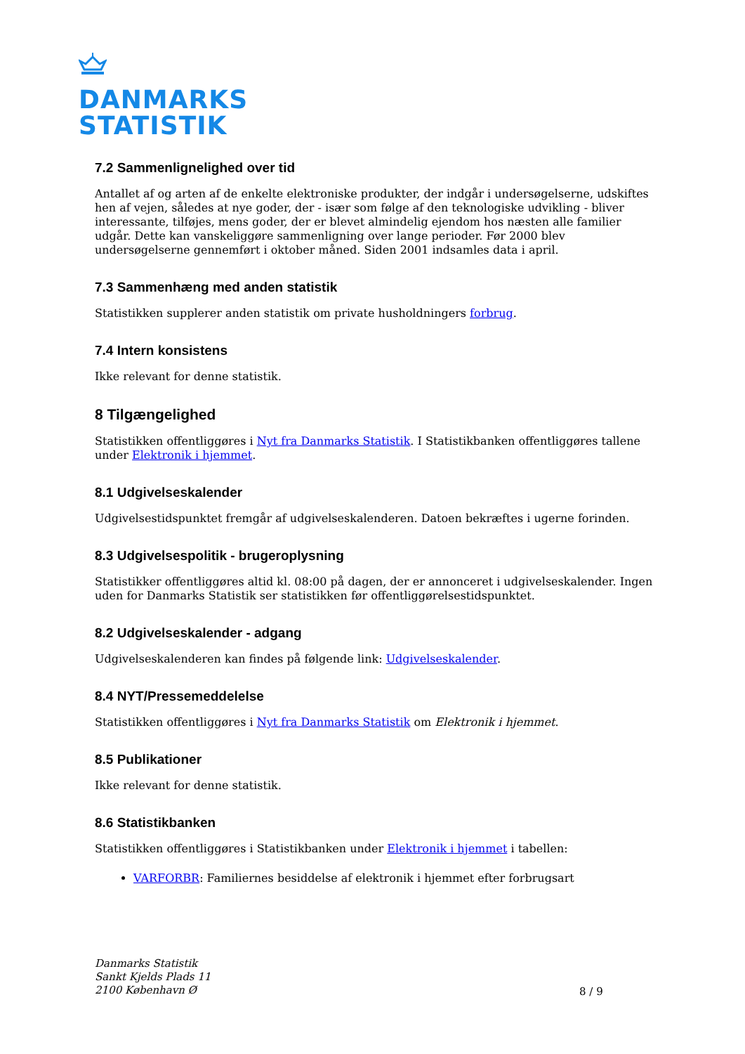DANMARKS
STATISTIK
7.2 Sammenlignelighed over tid
Antallet af og arten af de enkelte elektroniske produkter, der indgår i undersøgelserne, udskiftes hen af vejen, således at nye goder, der - især som følge af den teknologiske udvikling - bliver interessante, tilføjes, mens goder, der er blevet almindelig ejendom hos næsten alle familier udgår. Dette kan vanskeliggøre sammenligning over lange perioder. Før 2000 blev undersøgelserne gennemført i oktober måned. Siden 2001 indsamles data i april.
7.3 Sammenhæng med anden statistik
Statistikken supplerer anden statistik om private husholdningers forbrug.
7.4 Intern konsistens
Ikke relevant for denne statistik.
8 Tilgængelighed
Statistikken offentliggøres i Nyt fra Danmarks Statistik. I Statistikbanken offentliggøres tallene under Elektronik i hjemmet.
8.1 Udgivelseskalender
Udgivelsestidspunktet fremgår af udgivelseskalenderen. Datoen bekræftes i ugerne forinden.
8.3 Udgivelsespolitik - brugeroplysning
Statistikker offentliggøres altid kl. 08:00 på dagen, der er annonceret i udgivelseskalender. Ingen uden for Danmarks Statistik ser statistikken før offentliggørelsestidspunktet.
8.2 Udgivelseskalender - adgang
Udgivelseskalenderen kan findes på følgende link: Udgivelseskalender.
8.4 NYT/Pressemeddelelse
Statistikken offentliggøres i Nyt fra Danmarks Statistik om Elektronik i hjemmet.
8.5 Publikationer
Ikke relevant for denne statistik.
8.6 Statistikbanken
Statistikken offentliggøres i Statistikbanken under Elektronik i hjemmet i tabellen:
VARFORBR: Familiernes besiddelse af elektronik i hjemmet efter forbrugsart
Danmarks Statistik
Sankt Kjelds Plads 11
2100 København Ø
8 / 9